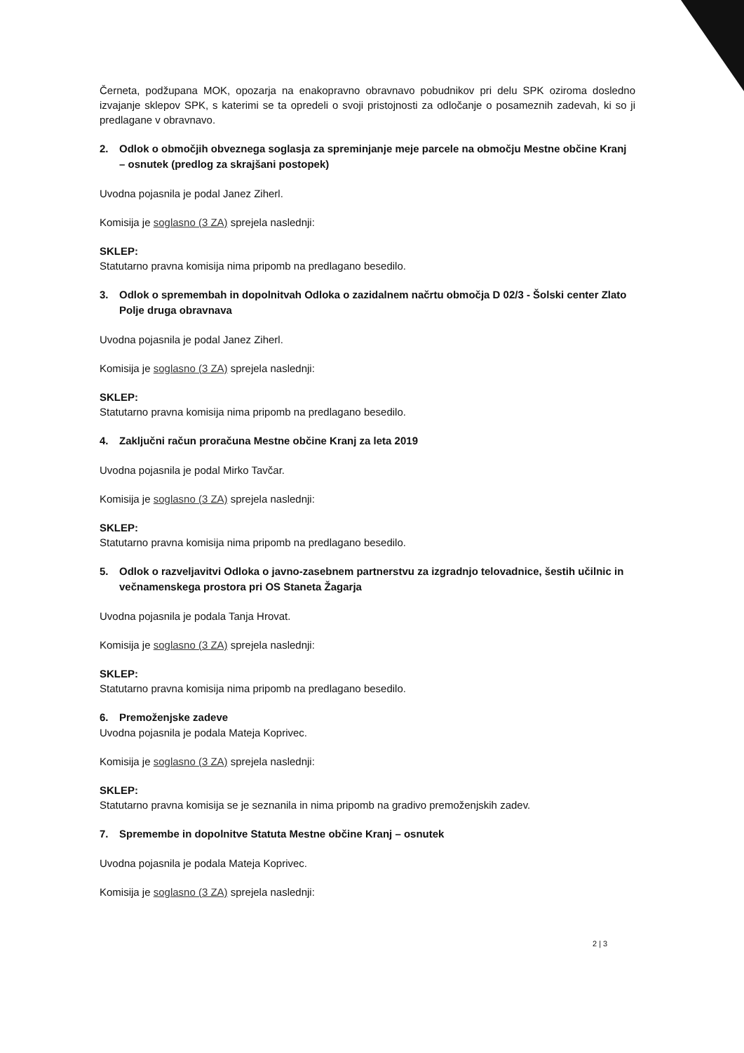Černeta, podžupana MOK, opozarja na enakopravno obravnavo pobudnikov pri delu SPK oziroma dosledno izvajanje sklepov SPK, s katerimi se ta opredeli o svoji pristojnosti za odločanje o posameznih zadevah, ki so ji predlagane v obravnavo.
2. Odlok o območjih obveznega soglasja za spreminjanje meje parcele na območju Mestne občine Kranj – osnutek (predlog za skrajšani postopek)
Uvodna pojasnila je podal Janez Ziherl.
Komisija je soglasno (3 ZA) sprejela naslednji:
SKLEP:
Statutarno pravna komisija nima pripomb na predlagano besedilo.
3. Odlok o spremembah in dopolnitvah Odloka o zazidalnem načrtu območja D 02/3 - Šolski center Zlato Polje druga obravnava
Uvodna pojasnila je podal Janez Ziherl.
Komisija je soglasno (3 ZA) sprejela naslednji:
SKLEP:
Statutarno pravna komisija nima pripomb na predlagano besedilo.
4. Zaključni račun proračuna Mestne občine Kranj za leta 2019
Uvodna pojasnila je podal Mirko Tavčar.
Komisija je soglasno (3 ZA) sprejela naslednji:
SKLEP:
Statutarno pravna komisija nima pripomb na predlagano besedilo.
5. Odlok o razveljavitvi Odloka o javno-zasebnem partnerstvu za izgradnjo telovadnice, šestih učilnic in večnamenskega prostora pri OS Staneta Žagarja
Uvodna pojasnila je podala Tanja Hrovat.
Komisija je soglasno (3 ZA) sprejela naslednji:
SKLEP:
Statutarno pravna komisija nima pripomb na predlagano besedilo.
6. Premoženjske zadeve
Uvodna pojasnila je podala Mateja Koprivec.
Komisija je soglasno (3 ZA) sprejela naslednji:
SKLEP:
Statutarno pravna komisija se je seznanila in nima pripomb na gradivo premoženjskih zadev.
7. Spremembe in dopolnitve Statuta Mestne občine Kranj – osnutek
Uvodna pojasnila je podala Mateja Koprivec.
Komisija je soglasno (3 ZA) sprejela naslednji:
2 | 3